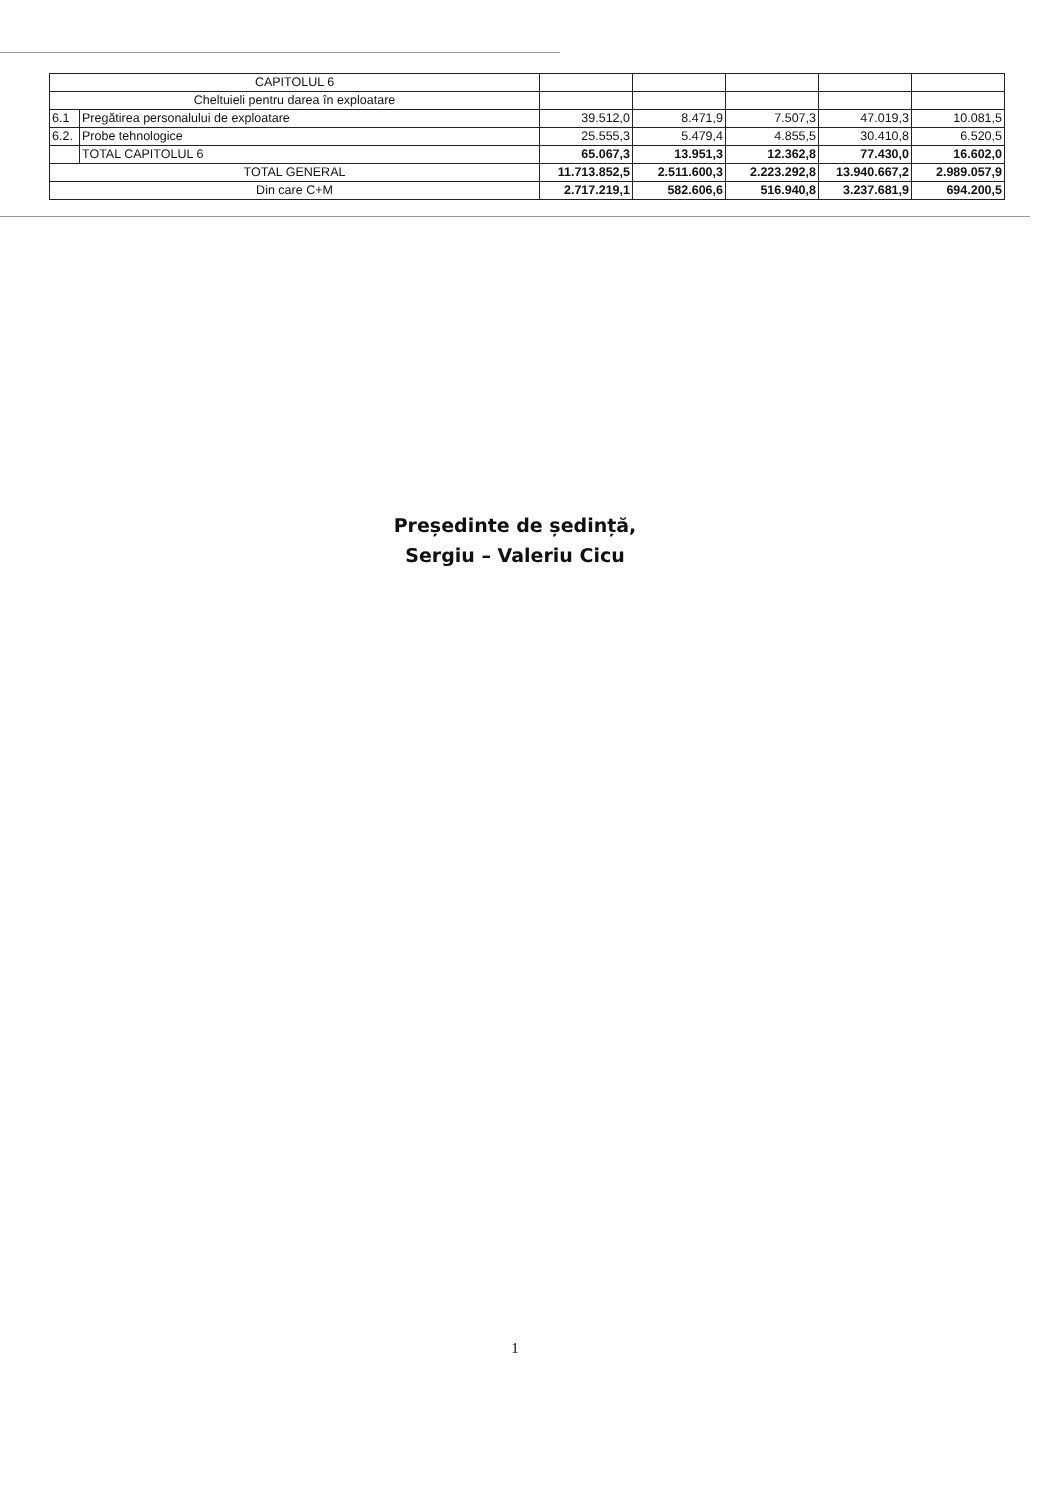| CAPITOLUL 6 | | | | | | |
| Cheltuieli pentru darea în exploatare | | | | | | |
| 6.1 | Pregătirea personalului de exploatare | 39.512,0 | 8.471,9 | 7.507,3 | 47.019,3 | 10.081,5 |
| 6.2. | Probe tehnologice | 25.555,3 | 5.479,4 | 4.855,5 | 30.410,8 | 6.520,5 |
| | TOTAL CAPITOLUL 6 | 65.067,3 | 13.951,3 | 12.362,8 | 77.430,0 | 16.602,0 |
| TOTAL GENERAL | | 11.713.852,5 | 2.511.600,3 | 2.223.292,8 | 13.940.667,2 | 2.989.057,9 |
| Din care C+M | | 2.717.219,1 | 582.606,6 | 516.940,8 | 3.237.681,9 | 694.200,5 |
Președinte de ședință,
Sergiu – Valeriu Cicu
1